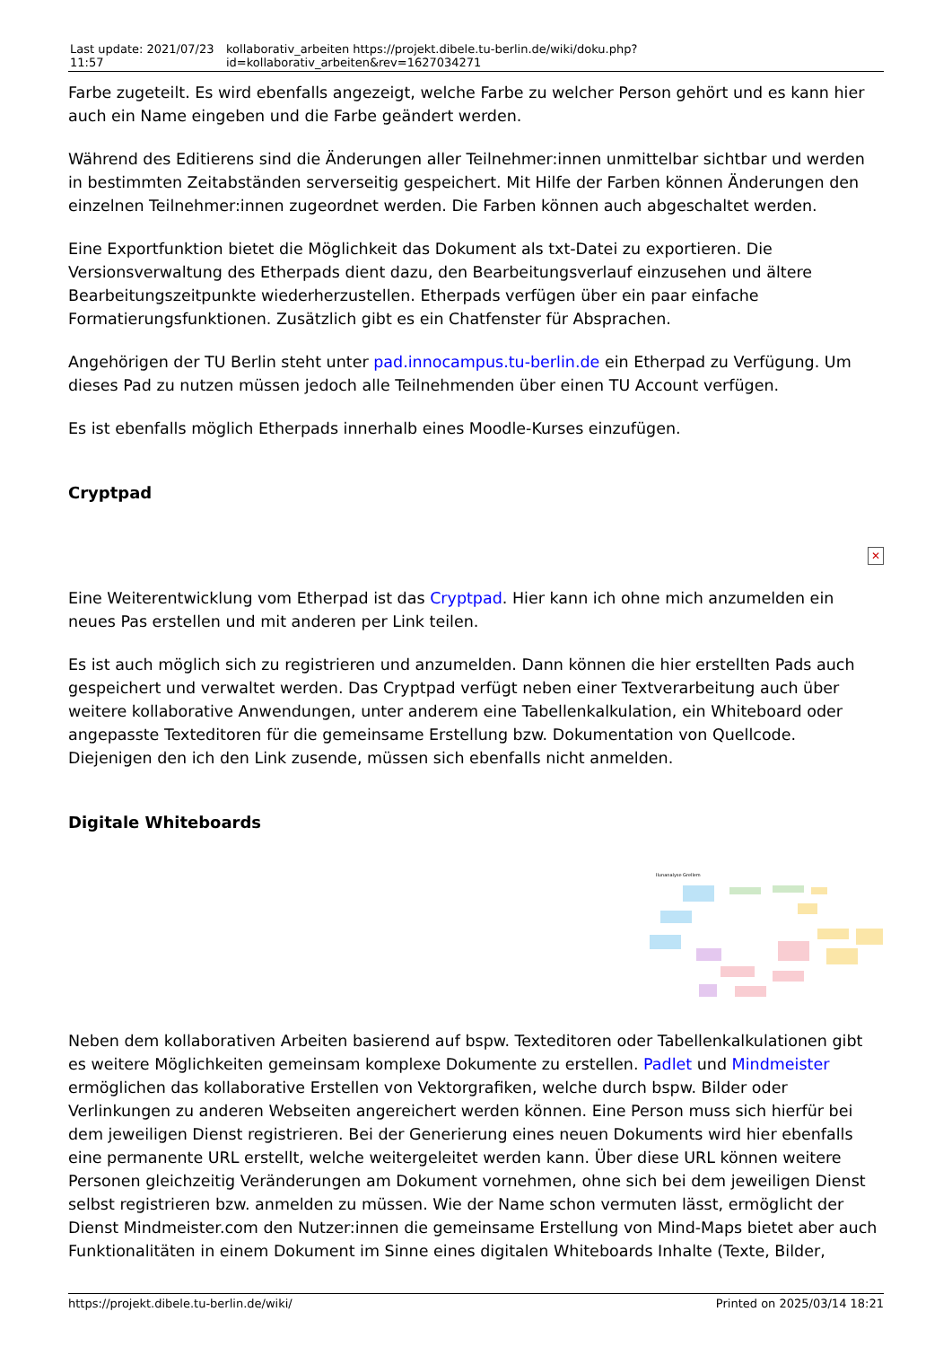| Last update: 2021/07/23 11:57 | kollaborativ_arbeiten https://projekt.dibele.tu-berlin.de/wiki/doku.php?id=kollaborativ_arbeiten&rev=1627034271 |
Farbe zugeteilt. Es wird ebenfalls angezeigt, welche Farbe zu welcher Person gehört und es kann hier auch ein Name eingeben und die Farbe geändert werden.
Während des Editierens sind die Änderungen aller Teilnehmer:innen unmittelbar sichtbar und werden in bestimmten Zeitabständen serverseitig gespeichert. Mit Hilfe der Farben können Änderungen den einzelnen Teilnehmer:innen zugeordnet werden. Die Farben können auch abgeschaltet werden.
Eine Exportfunktion bietet die Möglichkeit das Dokument als txt-Datei zu exportieren. Die Versionsverwaltung des Etherpads dient dazu, den Bearbeitungsverlauf einzusehen und ältere Bearbeitungszeitpunkte wiederherzustellen. Etherpads verfügen über ein paar einfache Formatierungsfunktionen. Zusätzlich gibt es ein Chatfenster für Absprachen.
Angehörigen der TU Berlin steht unter pad.innocampus.tu-berlin.de ein Etherpad zu Verfügung. Um dieses Pad zu nutzen müssen jedoch alle Teilnehmenden über einen TU Account verfügen.
Es ist ebenfalls möglich Etherpads innerhalb eines Moodle-Kurses einzufügen.
Cryptpad
✕
Eine Weiterentwicklung vom Etherpad ist das Cryptpad. Hier kann ich ohne mich anzumelden ein neues Pas erstellen und mit anderen per Link teilen.
Es ist auch möglich sich zu registrieren und anzumelden. Dann können die hier erstellten Pads auch gespeichert und verwaltet werden. Das Cryptpad verfügt neben einer Textverarbeitung auch über weitere kollaborative Anwendungen, unter anderem eine Tabellenkalkulation, ein Whiteboard oder angepasste Texteditoren für die gemeinsame Erstellung bzw. Dokumentation von Quellcode. Diejenigen den ich den Link zusende, müssen sich ebenfalls nicht anmelden.
Digitale Whiteboards
Ilunanalyse Grellem
Neben dem kollaborativen Arbeiten basierend auf bspw. Texteditoren oder Tabellenkalkulationen gibt es weitere Möglichkeiten gemeinsam komplexe Dokumente zu erstellen. Padlet und Mindmeister ermöglichen das kollaborative Erstellen von Vektorgrafiken, welche durch bspw. Bilder oder Verlinkungen zu anderen Webseiten angereichert werden können. Eine Person muss sich hierfür bei dem jeweiligen Dienst registrieren. Bei der Generierung eines neuen Dokuments wird hier ebenfalls eine permanente URL erstellt, welche weitergeleitet werden kann. Über diese URL können weitere Personen gleichzeitig Veränderungen am Dokument vornehmen, ohne sich bei dem jeweiligen Dienst selbst registrieren bzw. anmelden zu müssen. Wie der Name schon vermuten lässt, ermöglicht der Dienst Mindmeister.com den Nutzer:innen die gemeinsame Erstellung von Mind-Maps bietet aber auch Funktionalitäten in einem Dokument im Sinne eines digitalen Whiteboards Inhalte (Texte, Bilder,
https://projekt.dibele.tu-berlin.de/wiki/ Printed on 2025/03/14 18:21